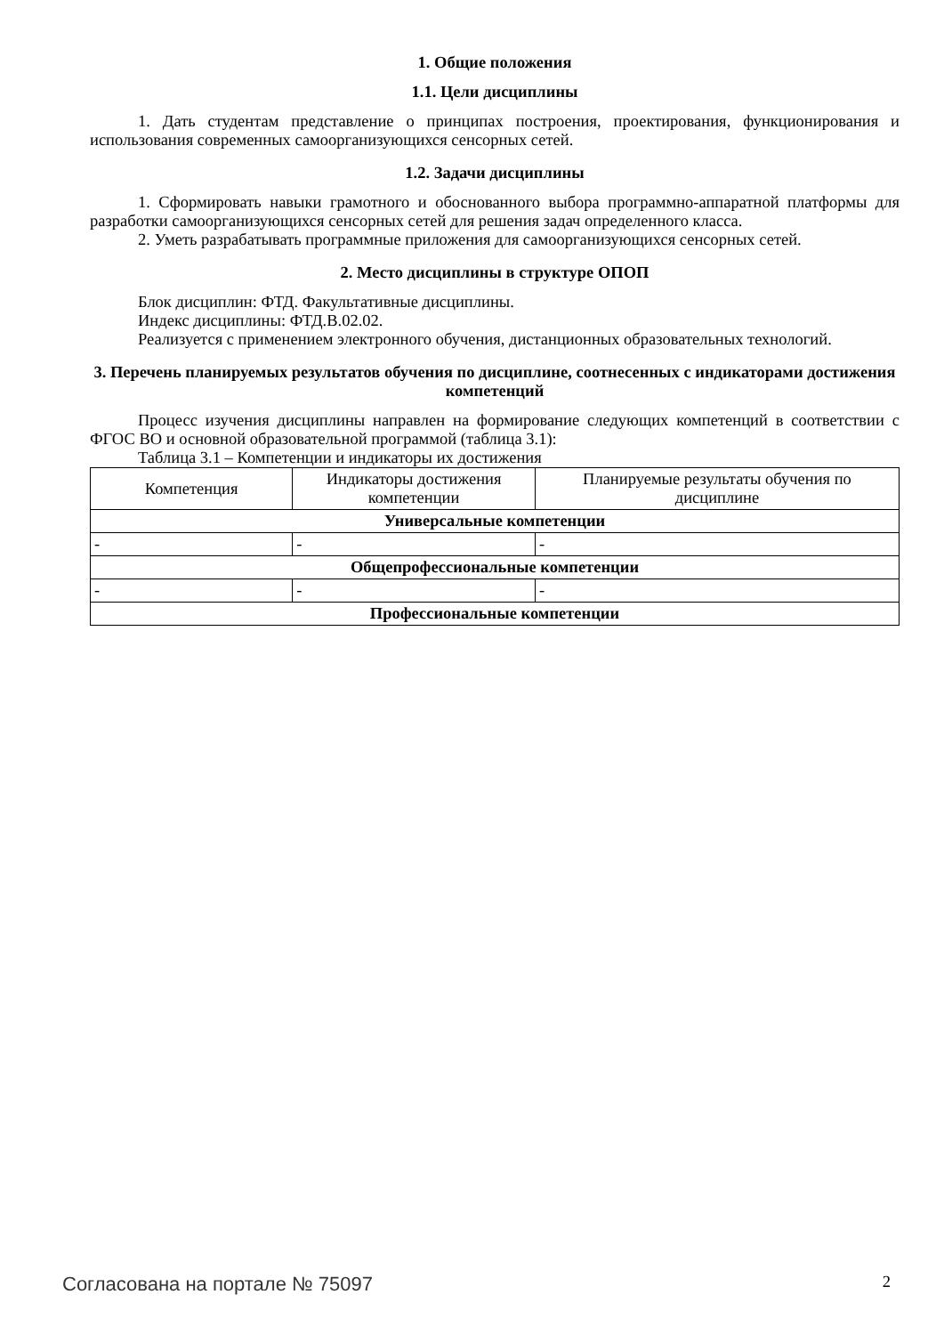1. Общие положения
1.1. Цели дисциплины
1. Дать студентам представление о принципах построения, проектирования, функционирования и использования современных самоорганизующихся сенсорных сетей.
1.2. Задачи дисциплины
1. Сформировать навыки грамотного и обоснованного выбора программно-аппаратной платформы для разработки самоорганизующихся сенсорных сетей для решения задач определенного класса.
2. Уметь разрабатывать программные приложения для самоорганизующихся сенсорных сетей.
2. Место дисциплины в структуре ОПОП
Блок дисциплин: ФТД. Факультативные дисциплины.
Индекс дисциплины: ФТД.В.02.02.
Реализуется с применением электронного обучения, дистанционных образовательных технологий.
3. Перечень планируемых результатов обучения по дисциплине, соотнесенных с индикаторами достижения компетенций
Процесс изучения дисциплины направлен на формирование следующих компетенций в соответствии с ФГОС ВО и основной образовательной программой (таблица 3.1):
Таблица 3.1 – Компетенции и индикаторы их достижения
| Компетенция | Индикаторы достижения компетенции | Планируемые результаты обучения по дисциплине |
| --- | --- | --- |
| Универсальные компетенции | | |
| - | - | - |
| Общепрофессиональные компетенции | | |
| - | - | - |
| Профессиональные компетенции | | |
Согласована на портале № 75097 2